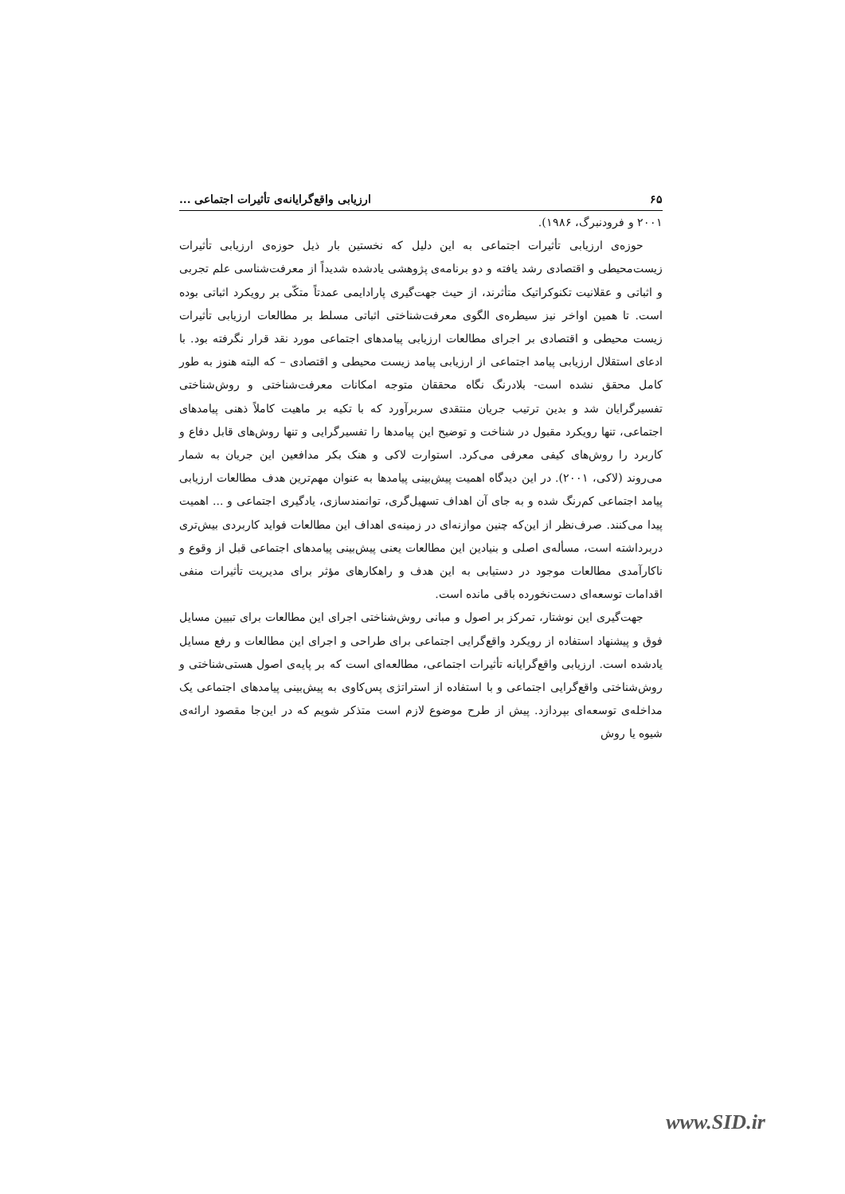۶۵ ارزیابی واقع‌گرایانه‌ی تأثیرات اجتماعی ...
۲۰۰۱ و فرودنبرگ، ۱۹۸۶).
حوزه‌ی ارزیابی تأثیرات اجتماعی به این دلیل که نخستین بار ذیل حوزه‌ی ارزیابی تأثیرات زیست‌محیطی و اقتصادی رشد یافته و دو برنامه‌ی پژوهشی یادشده شدیداً از معرفت‌شناسی علم تجربی و اثباتی و عقلانیت تکنوکراتیک متأثرند، از حیث جهت‌گیری پارادایمی عمدتاً متکّی بر رویکرد اثباتی بوده است. تا همین اواخر نیز سیطره‌ی الگوی معرفت‌شناختی اثباتی مسلط بر مطالعات ارزیابی تأثیرات زیست محیطی و اقتصادی بر اجرای مطالعات ارزیابی پیامدهای اجتماعی مورد نقد قرار نگرفته بود. با ادعای استقلال ارزیابی پیامد اجتماعی از ارزیابی پیامد زیست محیطی و اقتصادی – که البته هنوز به طور کامل محقق نشده است- بلادرنگ نگاه محققان متوجه امکانات معرفت‌شناختی و روش‌شناختی تفسیرگرایان شد و بدین ترتیب جریان منتقدی سربرآورد که با تکیه بر ماهیت کاملاً ذهنی پیامدهای اجتماعی، تنها رویکرد مقبول در شناخت و توضیح این پیامدها را تفسیرگرایی و تنها روش‌های قابل دفاع و کاربرد را روش‌های کیفی معرفی می‌کرد. استوارت لاکی و هنک بکر مدافعین این جریان به شمار می‌روند (لاکی، ۲۰۰۱). در این دیدگاه اهمیت پیش‌بینی پیامدها به عنوان مهم‌ترین هدف مطالعات ارزیابی پیامد اجتماعی کم‌رنگ شده و به جای آن اهداف تسهیل‌گری، توانمندسازی، یادگیری اجتماعی و ... اهمیت پیدا می‌کنند. صرف‌نظر از این‌که چنین موازنه‌ای در زمینه‌ی اهداف این مطالعات فواید کاربردی بیش‌تری دربرداشته است، مسأله‌ی اصلی و بنیادین این مطالعات یعنی پیش‌بینی پیامدهای اجتماعی قبل از وقوع و ناکارآمدی مطالعات موجود در دستیابی به این هدف و راهکارهای مؤثر برای مدیریت تأثیرات منفی اقدامات توسعه‌ای دست‌نخورده باقی مانده است.
جهت‌گیری این نوشتار، تمرکز بر اصول و مبانی روش‌شناختی اجرای این مطالعات برای تبیین مسایل فوق و پیشنهاد استفاده از رویکرد واقع‌گرایی اجتماعی برای طراحی و اجرای این مطالعات و رفع مسایل یادشده است. ارزیابی واقع‌گرایانه تأثیرات اجتماعی، مطالعه‌ای است که بر پایه‌ی اصول هستی‌شناختی و روش‌شناختی واقع‌گرایی اجتماعی و با استفاده از استراتژی پس‌کاوی به پیش‌بینی پیامدهای اجتماعی یک مداخله‌ی توسعه‌ای بپردازد. پیش از طرح موضوع لازم است متذکر شویم که در این‌جا مقصود ارائه‌ی شیوه یا روش
www.SID.ir